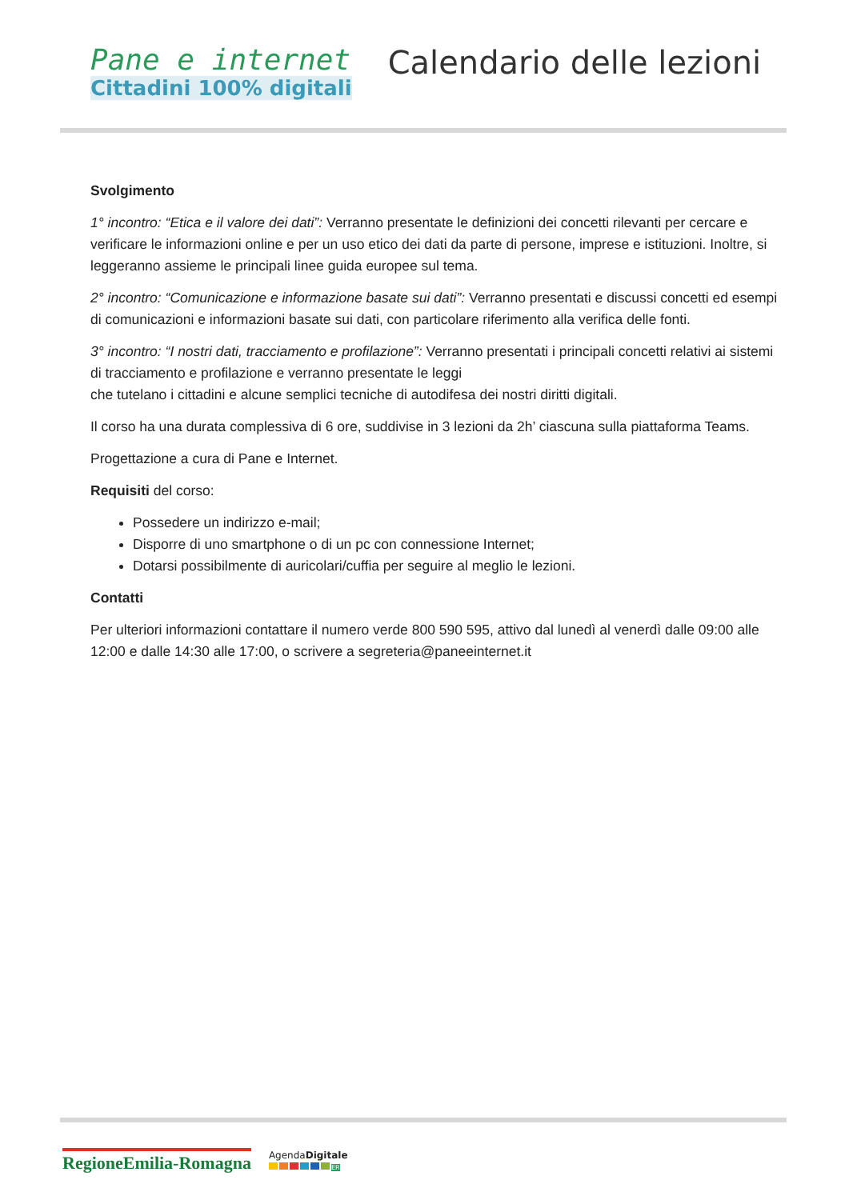Pane e internet
Cittadini 100% digitali
Calendario delle lezioni
Svolgimento
1° incontro: “Etica e il valore dei dati”: Verranno presentate le definizioni dei concetti rilevanti per cercare e verificare le informazioni online e per un uso etico dei dati da parte di persone, imprese e istituzioni. Inoltre, si leggeranno assieme le principali linee guida europee sul tema.
2° incontro: “Comunicazione e informazione basate sui dati”: Verranno presentati e discussi concetti ed esempi di comunicazioni e informazioni basate sui dati, con particolare riferimento alla verifica delle fonti.
3° incontro: “I nostri dati, tracciamento e profilazione”: Verranno presentati i principali concetti relativi ai sistemi di tracciamento e profilazione e verranno presentate le leggi
che tutelano i cittadini e alcune semplici tecniche di autodifesa dei nostri diritti digitali.
Il corso ha una durata complessiva di 6 ore, suddivise in 3 lezioni da 2h’ ciascuna sulla piattaforma Teams.
Progettazione a cura di Pane e Internet.
Requisiti del corso:
Possedere un indirizzo e-mail;
Disporre di uno smartphone o di un pc con connessione Internet;
Dotarsi possibilmente di auricolari/cuffia per seguire al meglio le lezioni.
Contatti
Per ulteriori informazioni contattare il numero verde 800 590 595, attivo dal lunedì al venerdì dalle 09:00 alle 12:00 e dalle 14:30 alle 17:00, o scrivere a segreteria@paneeinternet.it
RegioneEmilia-Romagna
AgendaDigitale
ER